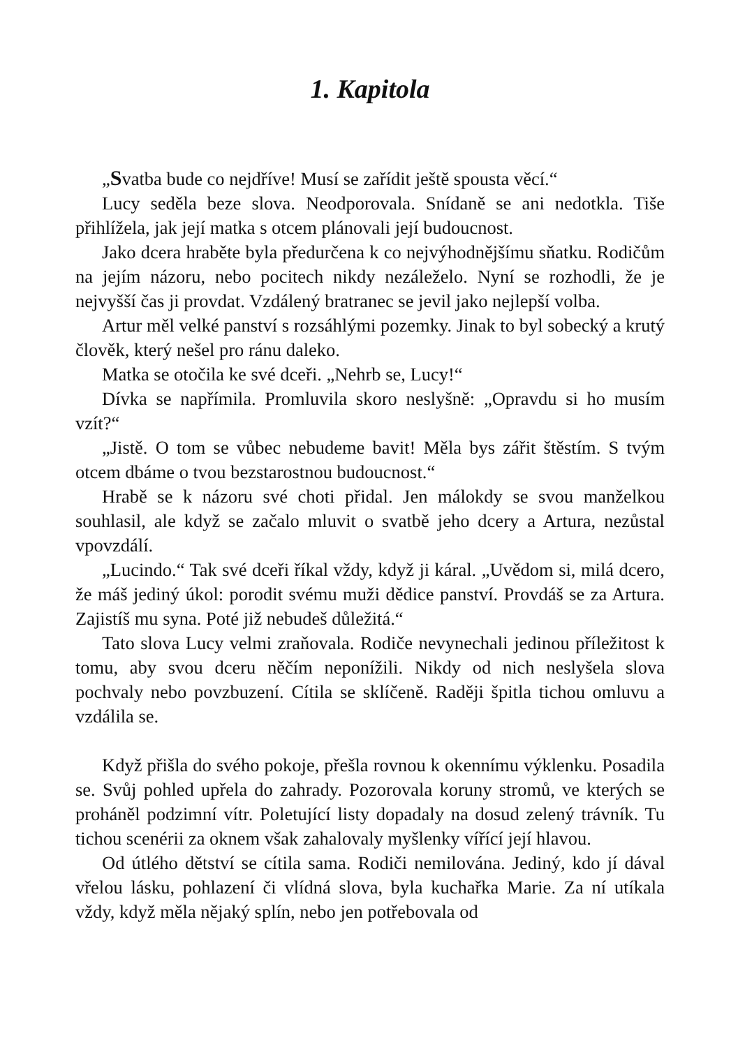1. Kapitola
„Svatba bude co nejdříve! Musí se zařídit ještě spousta věcí.“
Lucy seděla beze slova. Neodporovala. Snídaně se ani nedotkla. Tiše přihlížela, jak její matka s otcem plánovali její budoucnost.
Jako dcera hraběte byla předurčena k co nejvýhodnějšímu sňatku. Rodičům na jejím názoru, nebo pocitech nikdy nezáleželo. Nyní se rozhodli, že je nejvyšší čas ji provdat. Vzdálený bratranec se jevil jako nejlepší volba.
Artur měl velké panství s rozsáhlými pozemky. Jinak to byl sobecký a krutý člověk, který nešel pro ránu daleko.
Matka se otočila ke své dceři. „Nehrb se, Lucy!“
Dívka se napřímila. Promluvila skoro neslyšně: „Opravdu si ho musím vzít?“
„Jistě. O tom se vůbec nebudeme bavit! Měla bys zářit štěstím. S tvým otcem dbáme o tvou bezstarostnou budoucnost.“
Hrabě se k názoru své choti přidal. Jen málokdy se svou manželkou souhlasil, ale když se začalo mluvit o svatbě jeho dcery a Artura, nezůstal vpovzdálí.
„Lucindo.“ Tak své dceři říkal vždy, když ji káral. „Uvědom si, milá dcero, že máš jediný úkol: porodit svému muži dědice panství. Provdáš se za Artura. Zajistíš mu syna. Poté již nebudeš důležitá.“
Tato slova Lucy velmi zraňovala. Rodiče nevynechali jedinou příležitost k tomu, aby svou dceru něčím neponížili. Nikdy od nich neslyšela slova pochvaly nebo povzbuzení. Cítila se sklíčeně. Raději špitla tichou omluvu a vzdálila se.
Když přišla do svého pokoje, přešla rovnou k okennímu výklenku. Posadila se. Svůj pohled upřela do zahrady. Pozorovala koruny stromů, ve kterých se proháněl podzimní vítr. Poletující listy dopadaly na dosud zelený trávník. Tu tichou scenérii za oknem však zahalovaly myšlenky vířící její hlavou.
Od útlého dětství se cítila sama. Rodiči nemilována. Jediný, kdo jí dával vřelou lásku, pohlazení či vlídná slova, byla kuchařka Marie. Za ní utíkala vždy, když měla nějaký splín, nebo jen potřebovala od